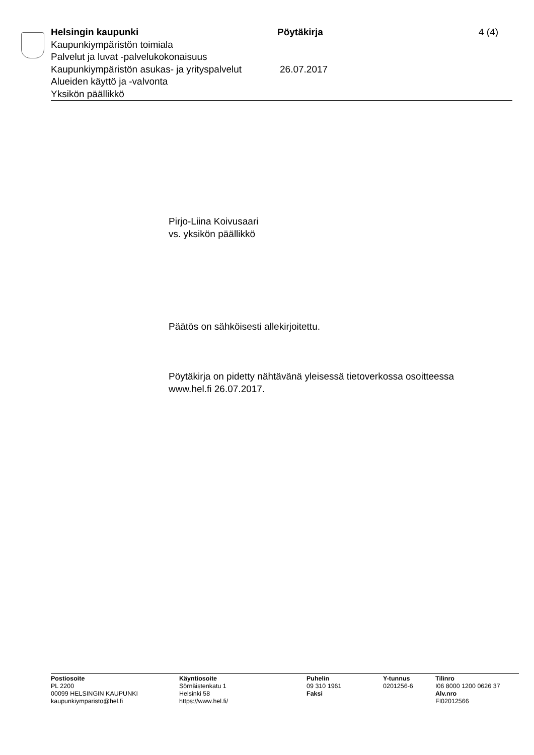Helsingin kaupunki Pöytäkirja 4 (4)
Kaupunkiympäristön toimiala
Palvelut ja luvat -palvelukokonaisuus
Kaupunkiympäristön asukas- ja yrityspalvelut
26.07.2017
Alueiden käyttö ja -valvonta
Yksikön päällikkö
Pirjo-Liina Koivusaari
vs. yksikön päällikkö
Päätös on sähköisesti allekirjoitettu.
Pöytäkirja on pidetty nähtävänä yleisessä tietoverkossa osoitteessa
www.hel.fi 26.07.2017.
Postiosoite
PL 2200
00099 HELSINGIN KAUPUNKI
kaupunkiymparisto@hel.fi
Käyntiosoite
Sörnäistenkatu 1
Helsinki 58
https://www.hel.fi/
Puhelin
09 310 1961
Faksi
Y-tunnus
0201256-6
Tilinro
I06 8000 1200 0626 37
Alv.nro
FI02012566